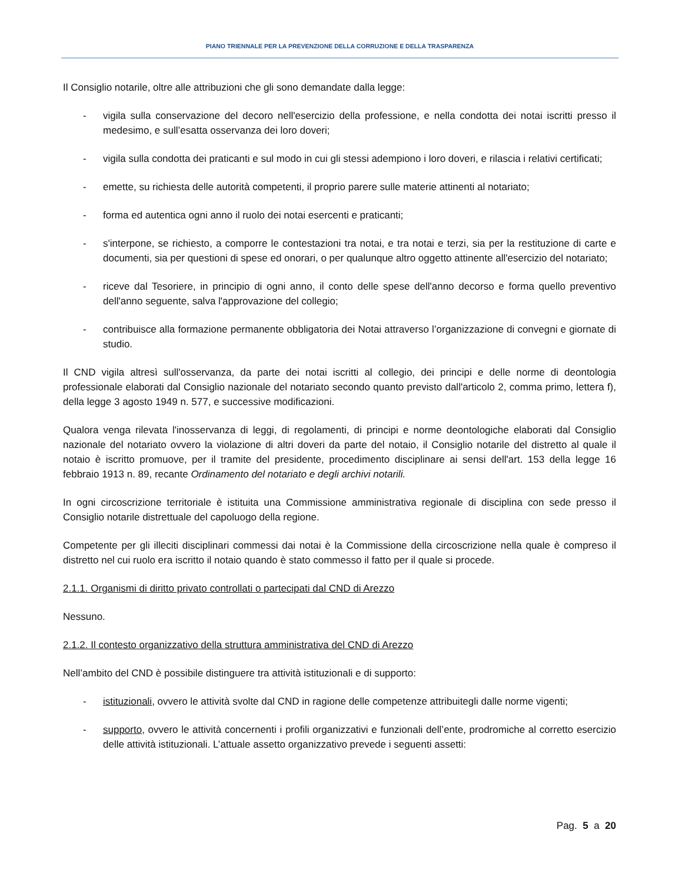PIANO TRIENNALE PER LA PREVENZIONE DELLA CORRUZIONE E DELLA TRASPARENZA
Il Consiglio notarile, oltre alle attribuzioni che gli sono demandate dalla legge:
- vigila sulla conservazione del decoro nell'esercizio della professione, e nella condotta dei notai iscritti presso il medesimo, e sull’esatta osservanza dei loro doveri;
- vigila sulla condotta dei praticanti e sul modo in cui gli stessi adempiono i loro doveri, e rilascia i relativi certificati;
- emette, su richiesta delle autorità competenti, il proprio parere sulle materie attinenti al notariato;
- forma ed autentica ogni anno il ruolo dei notai esercenti e praticanti;
- s'interpone, se richiesto, a comporre le contestazioni tra notai, e tra notai e terzi, sia per la restituzione di carte e documenti, sia per questioni di spese ed onorari, o per qualunque altro oggetto attinente all'esercizio del notariato;
- riceve dal Tesoriere, in principio di ogni anno, il conto delle spese dell'anno decorso e forma quello preventivo dell'anno seguente, salva l'approvazione del collegio;
- contribuisce alla formazione permanente obbligatoria dei Notai attraverso l’organizzazione di convegni e giornate di studio.
Il CND vigila altresì sull'osservanza, da parte dei notai iscritti al collegio, dei principi e delle norme di deontologia professionale elaborati dal Consiglio nazionale del notariato secondo quanto previsto dall'articolo 2, comma primo, lettera f), della legge 3 agosto 1949 n. 577, e successive modificazioni.
Qualora venga rilevata l'inosservanza di leggi, di regolamenti, di principi e norme deontologiche elaborati dal Consiglio nazionale del notariato ovvero la violazione di altri doveri da parte del notaio, il Consiglio notarile del distretto al quale il notaio è iscritto promuove, per il tramite del presidente, procedimento disciplinare ai sensi dell'art. 153 della legge 16 febbraio 1913 n. 89, recante Ordinamento del notariato e degli archivi notarili.
In ogni circoscrizione territoriale è istituita una Commissione amministrativa regionale di disciplina con sede presso il Consiglio notarile distrettuale del capoluogo della regione.
Competente per gli illeciti disciplinari commessi dai notai è la Commissione della circoscrizione nella quale è compreso il distretto nel cui ruolo era iscritto il notaio quando è stato commesso il fatto per il quale si procede.
2.1.1. Organismi di diritto privato controllati o partecipati dal CND di Arezzo
Nessuno.
2.1.2. Il contesto organizzativo della struttura amministrativa del CND di Arezzo
Nell’ambito del CND è possibile distinguere tra attività istituzionali e di supporto:
- istituzionali, ovvero le attività svolte dal CND in ragione delle competenze attribuitegli dalle norme vigenti;
- supporto, ovvero le attività concernenti i profili organizzativi e funzionali dell’ente, prodromiche al corretto esercizio delle attività istituzionali. L’attuale assetto organizzativo prevede i seguenti assetti:
Pag. 5 a 20